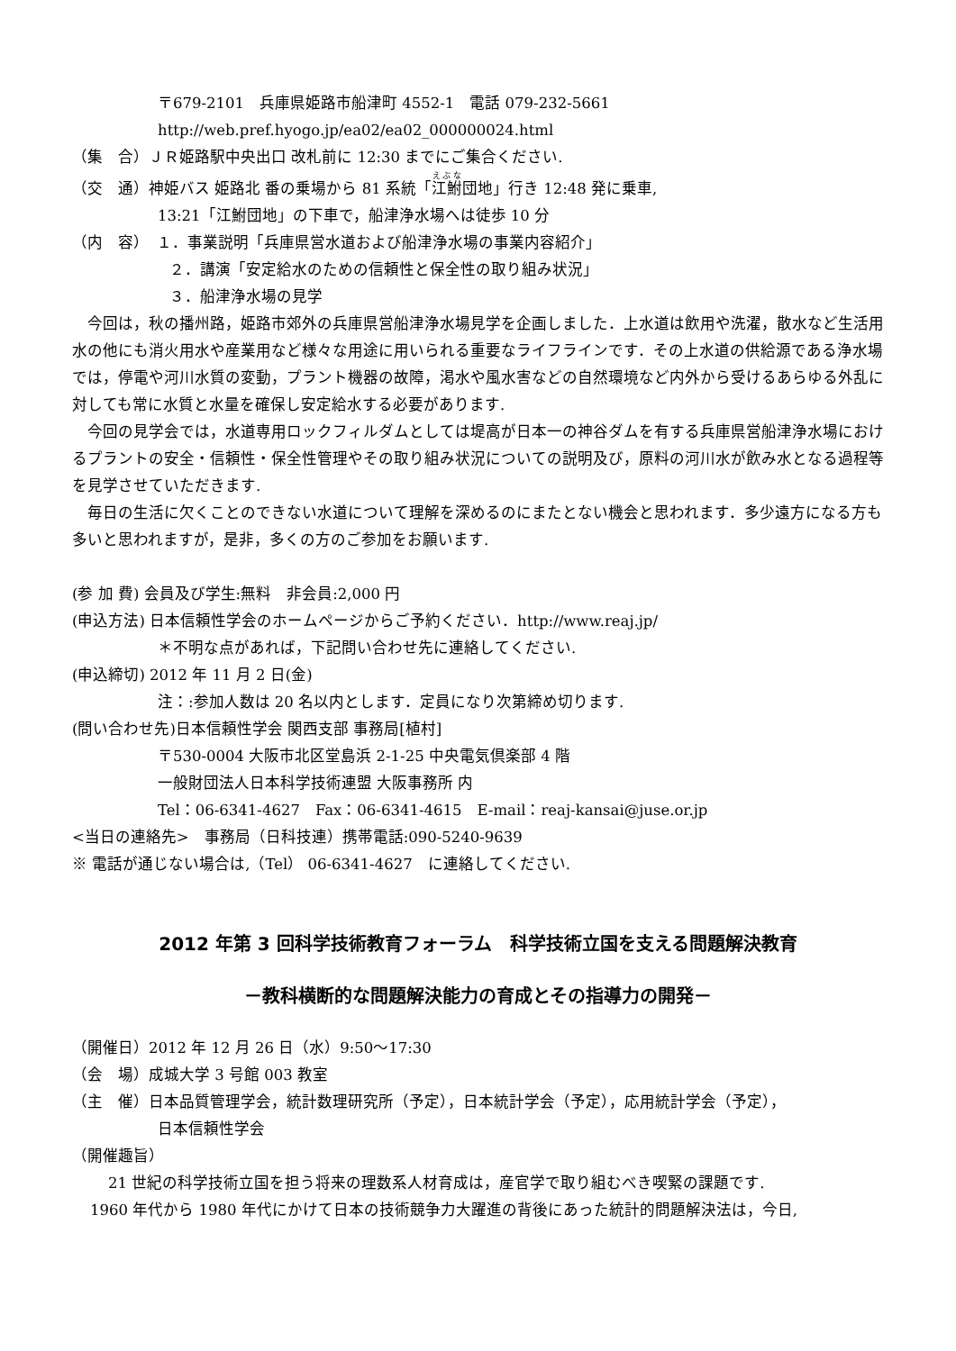〒679-2101　兵庫県姫路市船津町 4552-1　電話 079-232-5661
http://web.pref.hyogo.jp/ea02/ea02_000000024.html
（集　合）ＪＲ姫路駅中央出口 改札前に 12:30 までにご集合ください.
（交　通）神姫バス 姫路北 番の乗場から 81 系統「江鮒団地」行き 12:48 発に乗車,
13:21「江鮒団地」の下車で，船津浄水場へは徒歩 10 分
（内　容）　１．事業説明「兵庫県営水道および船津浄水場の事業内容紹介」
２．講演「安定給水のための信頼性と保全性の取り組み状況」
３．船津浄水場の見学
今回は，秋の播州路，姫路市郊外の兵庫県営船津浄水場見学を企画しました．上水道は飲用や洗濯，散水など生活用水の他にも消火用水や産業用など様々な用途に用いられる重要なライフラインです．その上水道の供給源である浄水場では，停電や河川水質の変動，プラント機器の故障，渇水や風水害などの自然環境など内外から受けるあらゆる外乱に対しても常に水質と水量を確保し安定給水する必要があります.
今回の見学会では，水道専用ロックフィルダムとしては堤高が日本一の神谷ダムを有する兵庫県営船津浄水場におけるプラントの安全・信頼性・保全性管理やその取り組み状況についての説明及び，原料の河川水が飲み水となる過程等を見学させていただきます.
毎日の生活に欠くことのできない水道について理解を深めるのにまたとない機会と思われます．多少遠方になる方も多いと思われますが，是非，多くの方のご参加をお願います.
(参 加 費) 会員及び学生:無料　非会員:2,000 円
(申込方法) 日本信頼性学会のホームページからご予約ください．http://www.reaj.jp/
＊不明な点があれば，下記問い合わせ先に連絡してください.
(申込締切) 2012 年 11 月 2 日(金)
注：:参加人数は 20 名以内とします．定員になり次第締め切ります.
(問い合わせ先)日本信頼性学会 関西支部 事務局[植村]
〒530-0004 大阪市北区堂島浜 2-1-25 中央電気倶楽部 4 階
一般財団法人日本科学技術連盟 大阪事務所 内
Tel：06-6341-4627　Fax：06-6341-4615　E-mail：reaj-kansai@juse.or.jp
<当日の連絡先>　事務局（日科技連）携帯電話:090-5240-9639
※ 電話が通じない場合は,（Tel） 06-6341-4627　に連絡してください.
2012 年第 3 回科学技術教育フォーラム　科学技術立国を支える問題解決教育
－教科横断的な問題解決能力の育成とその指導力の開発－
（開催日）2012 年 12 月 26 日（水）9:50～17:30
（会　場）成城大学 3 号館 003 教室
（主　催）日本品質管理学会，統計数理研究所（予定），日本統計学会（予定），応用統計学会（予定），
日本信頼性学会
（開催趣旨）
21 世紀の科学技術立国を担う将来の理数系人材育成は，産官学で取り組むべき喫緊の課題です.
1960 年代から 1980 年代にかけて日本の技術競争力大躍進の背後にあった統計的問題解決法は，今日,